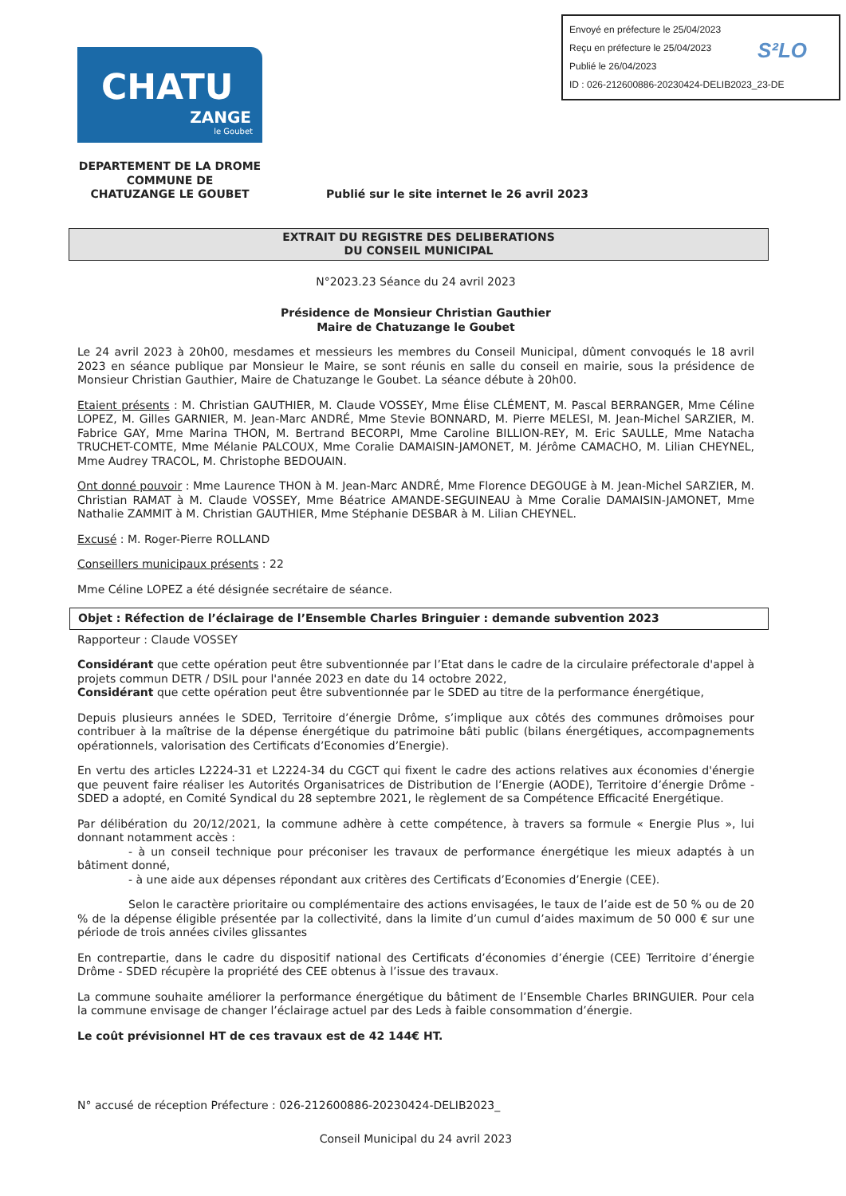Envoyé en préfecture le 25/04/2023
Reçu en préfecture le 25/04/2023
Publié le 26/04/2023
ID : 026-212600886-20230424-DELIB2023_23-DE
S²LO
CHATU
ZANGE
le Goubet
DEPARTEMENT DE LA DROME
COMMUNE DE
CHATUZANGE LE GOUBET
Publié sur le site internet le 26 avril 2023
EXTRAIT DU REGISTRE DES DELIBERATIONS
DU CONSEIL MUNICIPAL
N°2023.23 Séance du 24 avril 2023
Présidence de Monsieur Christian Gauthier
Maire de Chatuzange le Goubet
Le 24 avril 2023 à 20h00, mesdames et messieurs les membres du Conseil Municipal, dûment convoqués le 18 avril 2023 en séance publique par Monsieur le Maire, se sont réunis en salle du conseil en mairie, sous la présidence de Monsieur Christian Gauthier, Maire de Chatuzange le Goubet. La séance débute à 20h00.
Etaient présents : M. Christian GAUTHIER, M. Claude VOSSEY, Mme Élise CLÉMENT, M. Pascal BERRANGER, Mme Céline LOPEZ, M. Gilles GARNIER, M. Jean-Marc ANDRÉ, Mme Stevie BONNARD, M. Pierre MELESI, M. Jean-Michel SARZIER, M. Fabrice GAY, Mme Marina THON, M. Bertrand BECORPI, Mme Caroline BILLION-REY, M. Eric SAULLE, Mme Natacha TRUCHET-COMTE, Mme Mélanie PALCOUX, Mme Coralie DAMAISIN-JAMONET, M. Jérôme CAMACHO, M. Lilian CHEYNEL, Mme Audrey TRACOL, M. Christophe BEDOUAIN.
Ont donné pouvoir : Mme Laurence THON à M. Jean-Marc ANDRÉ, Mme Florence DEGOUGE à M. Jean-Michel SARZIER, M. Christian RAMAT à M. Claude VOSSEY, Mme Béatrice AMANDE-SEGUINEAU à Mme Coralie DAMAISIN-JAMONET, Mme Nathalie ZAMMIT à M. Christian GAUTHIER, Mme Stéphanie DESBAR à M. Lilian CHEYNEL.
Excusé : M. Roger-Pierre ROLLAND
Conseillers municipaux présents : 22
Mme Céline LOPEZ a été désignée secrétaire de séance.
Objet : Réfection de l’éclairage de l’Ensemble Charles Bringuier : demande subvention 2023
Rapporteur : Claude VOSSEY
Considérant que cette opération peut être subventionnée par l’Etat dans le cadre de la circulaire préfectorale d'appel à projets commun DETR / DSIL pour l'année 2023 en date du 14 octobre 2022,
Considérant que cette opération peut être subventionnée par le SDED au titre de la performance énergétique,
Depuis plusieurs années le SDED, Territoire d’énergie Drôme, s’implique aux côtés des communes drômoises pour contribuer à la maîtrise de la dépense énergétique du patrimoine bâti public (bilans énergétiques, accompagnements opérationnels, valorisation des Certificats d’Economies d’Energie).
En vertu des articles L2224-31 et L2224-34 du CGCT qui fixent le cadre des actions relatives aux économies d'énergie que peuvent faire réaliser les Autorités Organisatrices de Distribution de l’Energie (AODE), Territoire d’énergie Drôme - SDED a adopté, en Comité Syndical du 28 septembre 2021, le règlement de sa Compétence Efficacité Energétique.
Par délibération du 20/12/2021, la commune adhère à cette compétence, à travers sa formule « Energie Plus », lui donnant notamment accès :
- à un conseil technique pour préconiser les travaux de performance énergétique les mieux adaptés à un bâtiment donné,
- à une aide aux dépenses répondant aux critères des Certificats d’Economies d’Energie (CEE).
Selon le caractère prioritaire ou complémentaire des actions envisagées, le taux de l’aide est de 50 % ou de 20 % de la dépense éligible présentée par la collectivité, dans la limite d’un cumul d’aides maximum de 50 000 € sur une période de trois années civiles glissantes
En contrepartie, dans le cadre du dispositif national des Certificats d’économies d’énergie (CEE) Territoire d’énergie Drôme - SDED récupère la propriété des CEE obtenus à l’issue des travaux.
La commune souhaite améliorer la performance énergétique du bâtiment de l’Ensemble Charles BRINGUIER. Pour cela la commune envisage de changer l’éclairage actuel par des Leds à faible consommation d’énergie.
Le coût prévisionnel HT de ces travaux est de 42 144€ HT.
N° accusé de réception Préfecture : 026-212600886-20230424-DELIB2023_
Conseil Municipal du 24 avril 2023